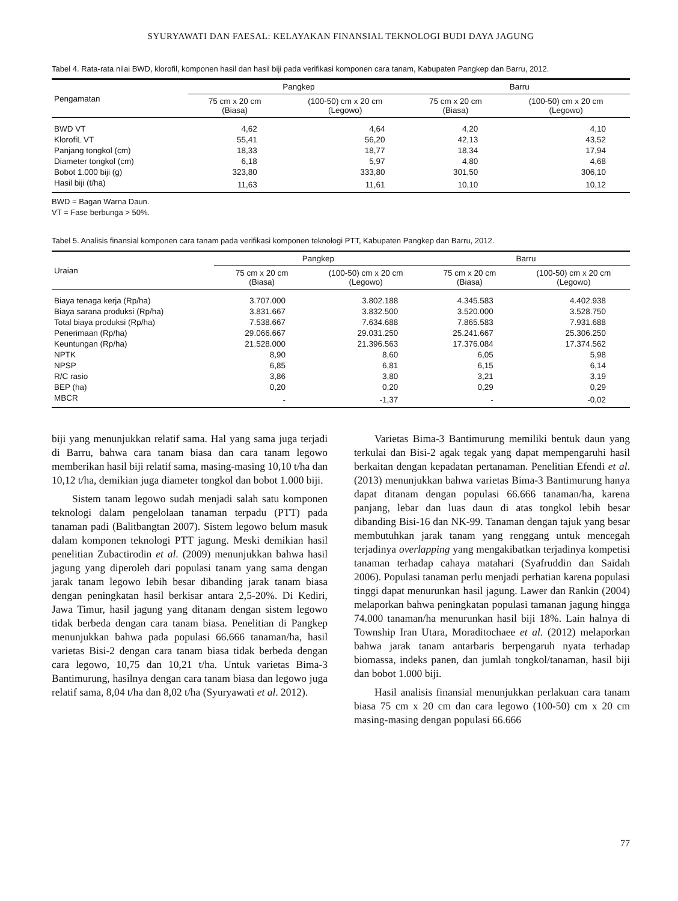SYURYAWATI DAN FAESAL: KELAYAKAN FINANSIAL TEKNOLOGI BUDI DAYA JAGUNG
Tabel 4. Rata-rata nilai BWD, klorofil, komponen hasil dan hasil biji pada verifikasi komponen cara tanam, Kabupaten Pangkep dan Barru, 2012.
| Pengamatan | Pangkep | | Barru | |
| --- | --- | --- | --- | --- |
| | 75 cm x 20 cm (Biasa) | (100-50) cm x 20 cm (Legowo) | 75 cm x 20 cm (Biasa) | (100-50) cm x 20 cm (Legowo) |
| BWD VT | 4,62 | 4,64 | 4,20 | 4,10 |
| KlorofiL VT | 55,41 | 56,20 | 42,13 | 43,52 |
| Panjang tongkol (cm) | 18,33 | 18,77 | 18,34 | 17,94 |
| Diameter tongkol (cm) | 6,18 | 5,97 | 4,80 | 4,68 |
| Bobot 1.000 biji (g) | 323,80 | 333,80 | 301,50 | 306,10 |
| Hasil biji (t/ha) | 11,63 | 11,61 | 10,10 | 10,12 |
BWD = Bagan Warna Daun.
VT = Fase berbunga > 50%.
Tabel 5. Analisis finansial komponen cara tanam pada verifikasi komponen teknologi PTT, Kabupaten Pangkep dan Barru, 2012.
| Uraian | Pangkep | | Barru | |
| --- | --- | --- | --- | --- |
| | 75 cm x 20 cm (Biasa) | (100-50) cm x 20 cm (Legowo) | 75 cm x 20 cm (Biasa) | (100-50) cm x 20 cm (Legowo) |
| Biaya tenaga kerja (Rp/ha) | 3.707.000 | 3.802.188 | 4.345.583 | 4.402.938 |
| Biaya sarana produksi (Rp/ha) | 3.831.667 | 3.832.500 | 3.520.000 | 3.528.750 |
| Total biaya produksi (Rp/ha) | 7.538.667 | 7.634.688 | 7.865.583 | 7.931.688 |
| Penerimaan (Rp/ha) | 29.066.667 | 29.031.250 | 25.241.667 | 25.306.250 |
| Keuntungan (Rp/ha) | 21.528.000 | 21.396.563 | 17.376.084 | 17.374.562 |
| NPTK | 8,90 | 8,60 | 6,05 | 5,98 |
| NPSP | 6,85 | 6,81 | 6,15 | 6,14 |
| R/C rasio | 3,86 | 3,80 | 3,21 | 3,19 |
| BEP (ha) | 0,20 | 0,20 | 0,29 | 0,29 |
| MBCR | - | -1,37 | - | -0,02 |
biji yang menunjukkan relatif sama. Hal yang sama juga terjadi di Barru, bahwa cara tanam biasa dan cara tanam legowo memberikan hasil biji relatif sama, masing-masing 10,10 t/ha dan 10,12 t/ha, demikian juga diameter tongkol dan bobot 1.000 biji.
Sistem tanam legowo sudah menjadi salah satu komponen teknologi dalam pengelolaan tanaman terpadu (PTT) pada tanaman padi (Balitbangtan 2007). Sistem legowo belum masuk dalam komponen teknologi PTT jagung. Meski demikian hasil penelitian Zubactirodin et al. (2009) menunjukkan bahwa hasil jagung yang diperoleh dari populasi tanam yang sama dengan jarak tanam legowo lebih besar dibanding jarak tanam biasa dengan peningkatan hasil berkisar antara 2,5-20%. Di Kediri, Jawa Timur, hasil jagung yang ditanam dengan sistem legowo tidak berbeda dengan cara tanam biasa. Penelitian di Pangkep menunjukkan bahwa pada populasi 66.666 tanaman/ha, hasil varietas Bisi-2 dengan cara tanam biasa tidak berbeda dengan cara legowo, 10,75 dan 10,21 t/ha. Untuk varietas Bima-3 Bantimurung, hasilnya dengan cara tanam biasa dan legowo juga relatif sama, 8,04 t/ha dan 8,02 t/ha (Syuryawati et al. 2012).
Varietas Bima-3 Bantimurung memiliki bentuk daun yang terkulai dan Bisi-2 agak tegak yang dapat mempengaruhi hasil berkaitan dengan kepadatan pertanaman. Penelitian Efendi et al. (2013) menunjukkan bahwa varietas Bima-3 Bantimurung hanya dapat ditanam dengan populasi 66.666 tanaman/ha, karena panjang, lebar dan luas daun di atas tongkol lebih besar dibanding Bisi-16 dan NK-99. Tanaman dengan tajuk yang besar membutuhkan jarak tanam yang renggang untuk mencegah terjadinya overlapping yang mengakibatkan terjadinya kompetisi tanaman terhadap cahaya matahari (Syafruddin dan Saidah 2006). Populasi tanaman perlu menjadi perhatian karena populasi tinggi dapat menurunkan hasil jagung. Lawer dan Rankin (2004) melaporkan bahwa peningkatan populasi tamanan jagung hingga 74.000 tanaman/ha menurunkan hasil biji 18%. Lain halnya di Township Iran Utara, Moraditochaee et al. (2012) melaporkan bahwa jarak tanam antarbaris berpengaruh nyata terhadap biomassa, indeks panen, dan jumlah tongkol/tanaman, hasil biji dan bobot 1.000 biji.
Hasil analisis finansial menunjukkan perlakuan cara tanam biasa 75 cm x 20 cm dan cara legowo (100-50) cm x 20 cm masing-masing dengan populasi 66.666
77